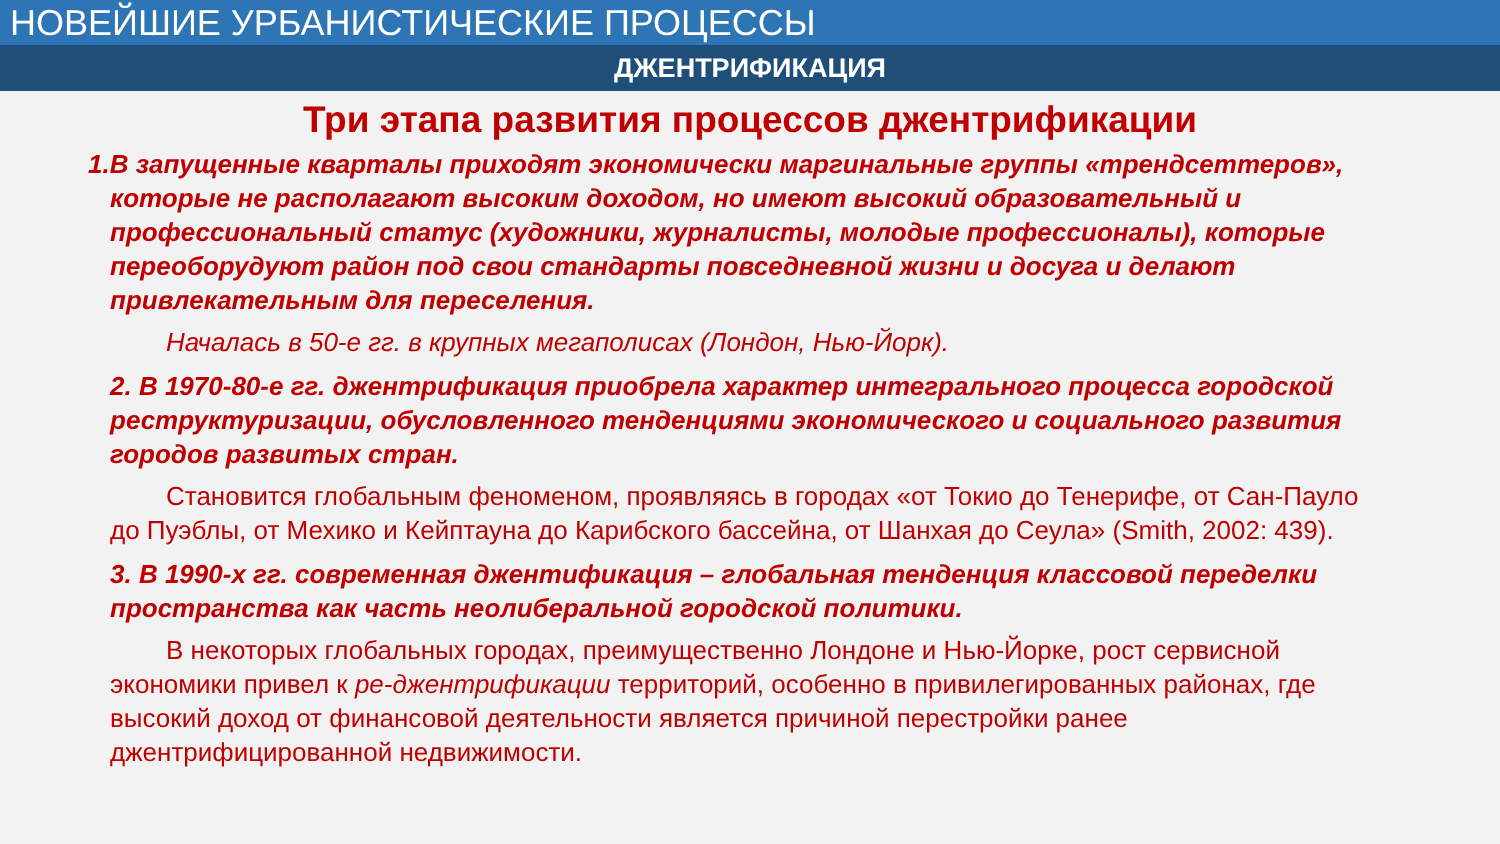НОВЕЙШИЕ УРБАНИСТИЧЕСКИЕ ПРОЦЕССЫ
ДЖЕНТРИФИКАЦИЯ
Три этапа развития процессов джентрификации
1.В запущенные кварталы приходят экономически маргинальные группы «трендсеттеров», которые не располагают высоким доходом, но имеют высокий образовательный и профессиональный статус (художники, журналисты, молодые профессионалы), которые переоборудуют район под свои стандарты повседневной жизни и досуга и делают привлекательным для переселения.
Началась в 50-е гг. в крупных мегаполисах (Лондон, Нью-Йорк).
2. В 1970-80-е гг. джентрификация приобрела характер интегрального процесса городской реструктуризации, обусловленного тенденциями экономического и социального развития городов развитых стран.
Становится глобальным феноменом, проявляясь в городах «от Токио до Тенерифе, от Сан-Пауло до Пуэблы, от Мехико и Кейптауна до Карибского бассейна, от Шанхая до Сеула» (Smith, 2002: 439).
3. В 1990-х гг. современная джентификация – глобальная тенденция классовой переделки пространства как часть неолиберальной городской политики.
В некоторых глобальных городах, преимущественно Лондоне и Нью-Йорке, рост сервисной экономики привел к ре-джентрификации территорий, особенно в привилегированных районах, где высокий доход от финансовой деятельности является причиной перестройки ранее джентрифицированной недвижимости.